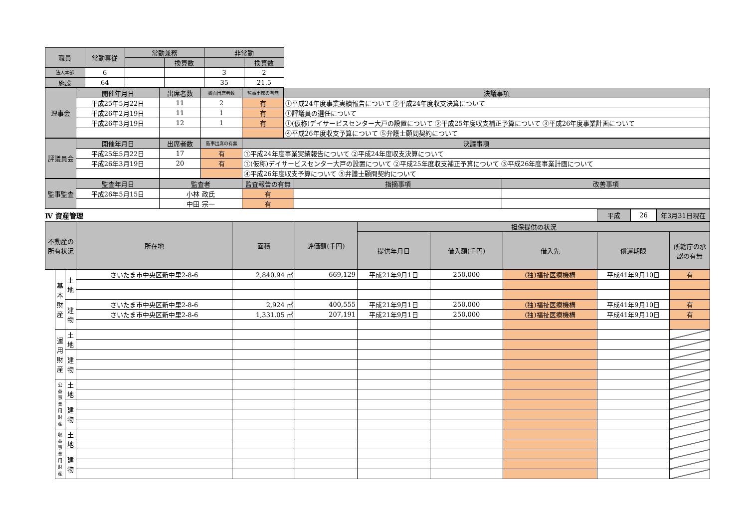| 職員 | 常勤専従 | 常勤兼務 | | 非常勤 | |
| --- | --- | --- | --- | --- | --- |
| | | | 換算数 | | 換算数 |
| 法人本部 | 6 | | | 3 | 2 |
| 施設 | 64 | | | 35 | 21.5 |
| 理事会 | 開催年月日 | 出席者数 | 書面出席者数 | 監事出席の有無 | 決議事項 |
| --- | --- | --- | --- | --- | --- |
| | 平成25年5月22日 | 11 | 2 | 有 | ①平成24年度事業実績報告について ②平成24年度収支決算について |
| | 平成26年2月19日 | 11 | 1 | 有 | ①評議員の選任について |
| | 平成26年3月19日 | 12 | 1 | 有 | ①(仮称)デイサービスセンター大戸の設置について ②平成25年度収支補正予算について ③平成26年度事業計画について |
| | | | | | ④平成26年度収支予算について ⑤弁護士顧問契約について |
| 評議員会 | 開催年月日 | 出席者数 | 監事出席の有無 | 決議事項 |
| --- | --- | --- | --- | --- |
| | 平成25年5月22日 | 17 | 有 | ①平成24年度事業実績報告について ②平成24年度収支決算について |
| | 平成26年3月19日 | 20 | 有 | ①(仮称)デイサービスセンター大戸の設置について ②平成25年度収支補正予算について ③平成26年度事業計画について |
| | | | | ④平成26年度収支予算について ⑤弁護士顧問契約について |
| 監事監査 | 監査年月日 | 監査者 | 監査報告の有無 | 指摘事項 | 改善事項 |
| --- | --- | --- | --- | --- | --- |
| | 平成26年5月15日 | 小林 政氏 | 有 | | |
| | | 中田 宗一 | 有 | | |
| Ⅳ 資産管理 | 平成 | 26 | 年3月31日現在 |
| 不動産の所有状況 | | | 所在地 | 面積 | 評価額(千円) | 担保提供の状況 | | | | |
| --- | --- | --- | --- | --- | --- | --- | --- | --- | --- | --- |
| | | | | | | 提供年月日 | 借入額(千円) | 借入先 | 償還期限 | 所轄庁の承認の有無 |
| | 基本財産 | 土地 | さいたま市中央区新中里2-8-6 | 2,840.94 ㎡ | 669,129 | 平成21年9月1日 | 250,000 | (独)福祉医療機構 | 平成41年9月10日 | 有 |
| | | 建物 | さいたま市中央区新中里2-8-6 | 2,924 ㎡ | 400,555 | 平成21年9月1日 | 250,000 | (独)福祉医療機構 | 平成41年9月10日 | 有 |
| | | | さいたま市中央区新中里2-8-6 | 1,331.05 ㎡ | 207,191 | 平成21年9月1日 | 250,000 | (独)福祉医療機構 | 平成41年9月10日 | 有 |
| | 運用財産 | 土地 | | | | | | | | |
| | | 建物 | | | | | | | | |
| | 公益事業用財産 | 土地 | | | | | | | | |
| | | 建物 | | | | | | | | |
| | 収益事業用財産 | 土地 | | | | | | | | |
| | | 建物 | | | | | | | | |